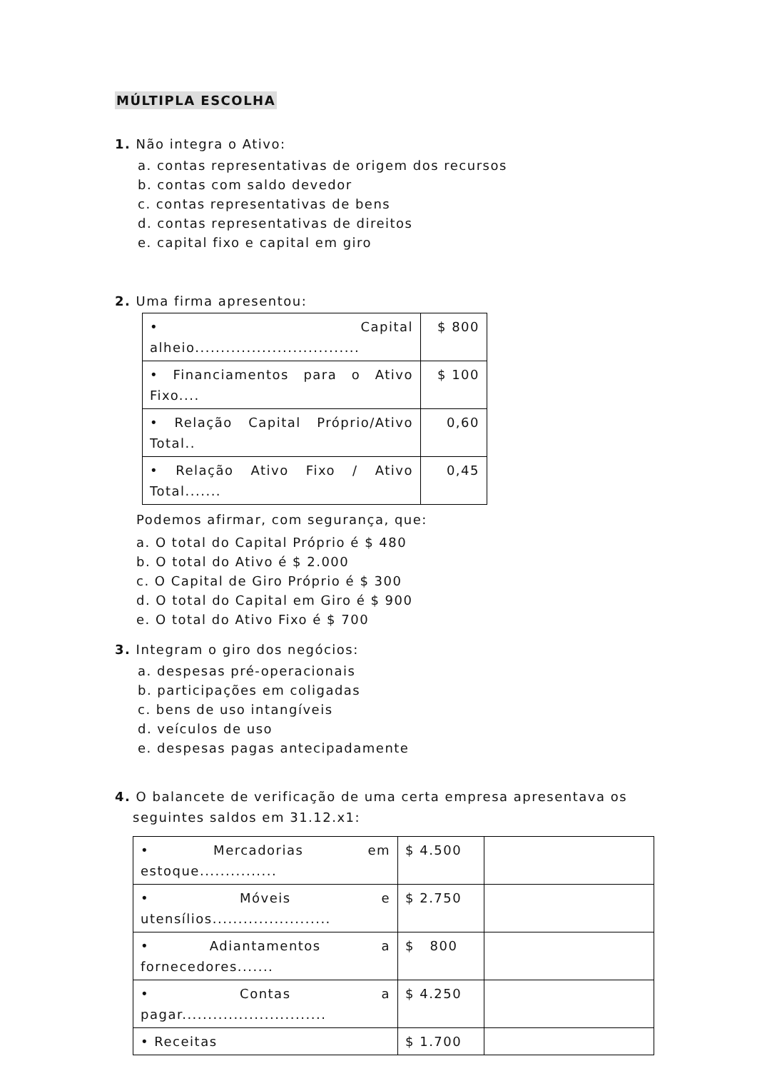MÚLTIPLA ESCOLHA
1. Não integra o Ativo:
a. contas representativas de origem dos recursos
b. contas com saldo devedor
c. contas representativas de bens
d. contas representativas de direitos
e. capital fixo e capital em giro
2. Uma firma apresentou:
| • Capital alheio................................ | $ 800 |
| • Financiamentos para o Ativo Fixo.... | $ 100 |
| • Relação Capital Próprio/Ativo Total.. | 0,60 |
| • Relação Ativo Fixo / Ativo Total....... | 0,45 |
Podemos afirmar, com segurança, que:
a. O total do Capital Próprio é $ 480
b. O total do Ativo é $ 2.000
c. O Capital de Giro Próprio é $ 300
d. O total do Capital em Giro é $ 900
e. O total do Ativo Fixo é $ 700
3. Integram o giro dos negócios:
a. despesas pré-operacionais
b. participações em coligadas
c. bens de uso intangíveis
d. veículos de uso
e. despesas pagas antecipadamente
4. O balancete de verificação de uma certa empresa apresentava os
seguintes saldos em 31.12.x1:
| • Mercadorias em estoque............... | $ 4.500 | |
| • Móveis e utensílios....................... | $ 2.750 | |
| • Adiantamentos a fornecedores....... | $ 800 | |
| • Contas a pagar............................ | $ 4.250 | |
| • Receitas | $ 1.700 | |